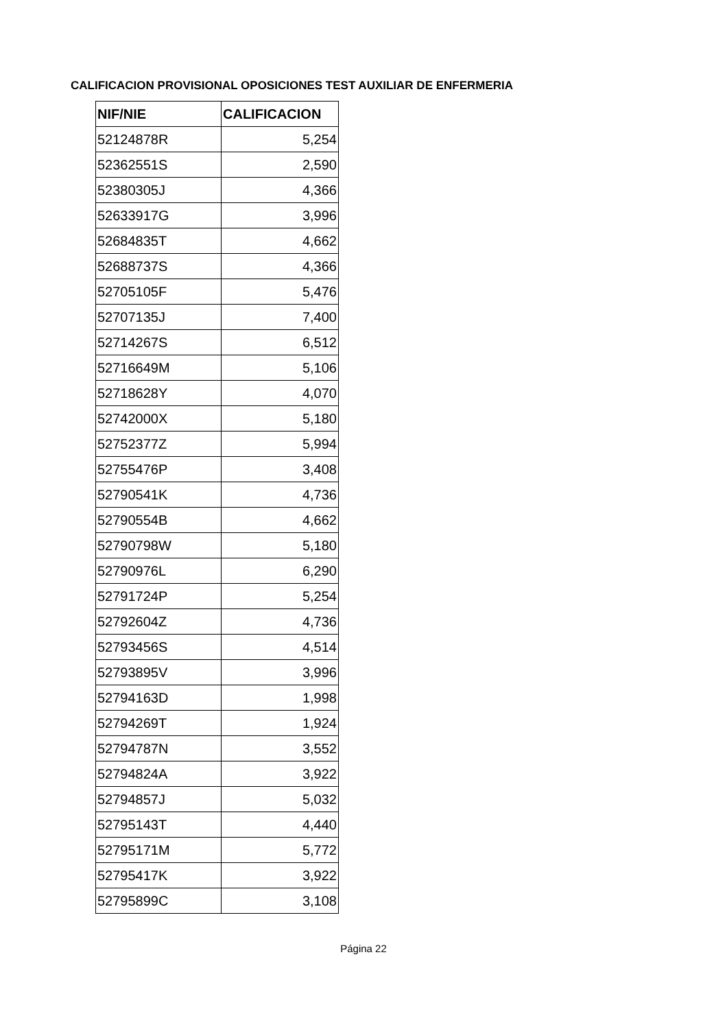CALIFICACION PROVISIONAL OPOSICIONES TEST AUXILIAR DE ENFERMERIA
| NIF/NIE | CALIFICACION |
| --- | --- |
| 52124878R | 5,254 |
| 52362551S | 2,590 |
| 52380305J | 4,366 |
| 52633917G | 3,996 |
| 52684835T | 4,662 |
| 52688737S | 4,366 |
| 52705105F | 5,476 |
| 52707135J | 7,400 |
| 52714267S | 6,512 |
| 52716649M | 5,106 |
| 52718628Y | 4,070 |
| 52742000X | 5,180 |
| 52752377Z | 5,994 |
| 52755476P | 3,408 |
| 52790541K | 4,736 |
| 52790554B | 4,662 |
| 52790798W | 5,180 |
| 52790976L | 6,290 |
| 52791724P | 5,254 |
| 52792604Z | 4,736 |
| 52793456S | 4,514 |
| 52793895V | 3,996 |
| 52794163D | 1,998 |
| 52794269T | 1,924 |
| 52794787N | 3,552 |
| 52794824A | 3,922 |
| 52794857J | 5,032 |
| 52795143T | 4,440 |
| 52795171M | 5,772 |
| 52795417K | 3,922 |
| 52795899C | 3,108 |
Página 22